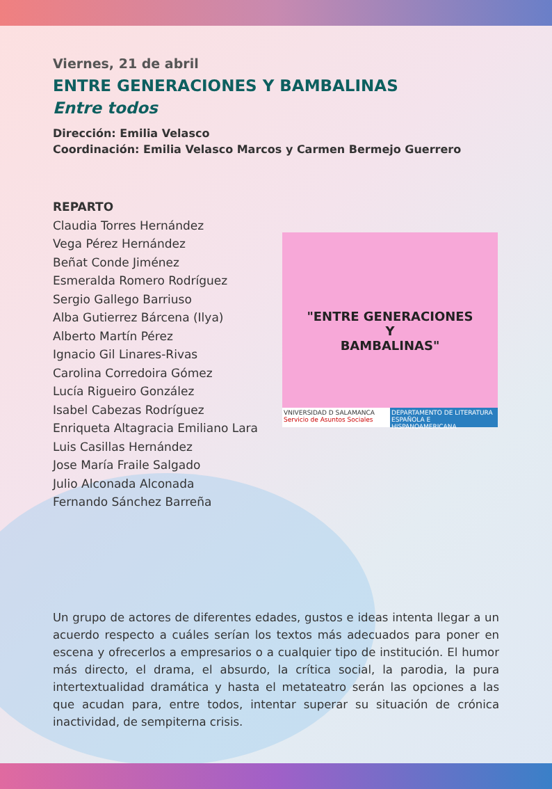Viernes, 21 de abril
ENTRE GENERACIONES Y BAMBALINAS
Entre todos
Dirección: Emilia Velasco
Coordinación: Emilia Velasco Marcos y Carmen Bermejo Guerrero
REPARTO
Claudia Torres Hernández
Vega Pérez Hernández
Beñat Conde Jiménez
Esmeralda Romero Rodríguez
Sergio Gallego Barriuso
Alba Gutierrez Bárcena (Ilya)
Alberto Martín Pérez
Ignacio Gil Linares-Rivas
Carolina Corredoira Gómez
Lucía Rigueiro González
Isabel Cabezas Rodríguez
Enriqueta Altagracia Emiliano Lara
Luis Casillas Hernández
Jose María Fraile Salgado
Julio Alconada Alconada
Fernando Sánchez Barreña
"ENTRE GENERACIONES
Y
BAMBALINAS"
VNIVERSIDAD D SALAMANCA
Servicio de Asuntos Sociales
DEPARTAMENTO DE LITERATURA ESPAÑOLA E HISPANOAMERICANA
Un grupo de actores de diferentes edades, gustos e ideas intenta llegar a un acuerdo respecto a cuáles serían los textos más adecuados para poner en escena y ofrecerlos a empresarios o a cualquier tipo de institución. El humor más directo, el drama, el absurdo, la crítica social, la parodia, la pura intertextualidad dramática y hasta el metateatro serán las opciones a las que acudan para, entre todos, intentar superar su situación de crónica inactividad, de sempiterna crisis.